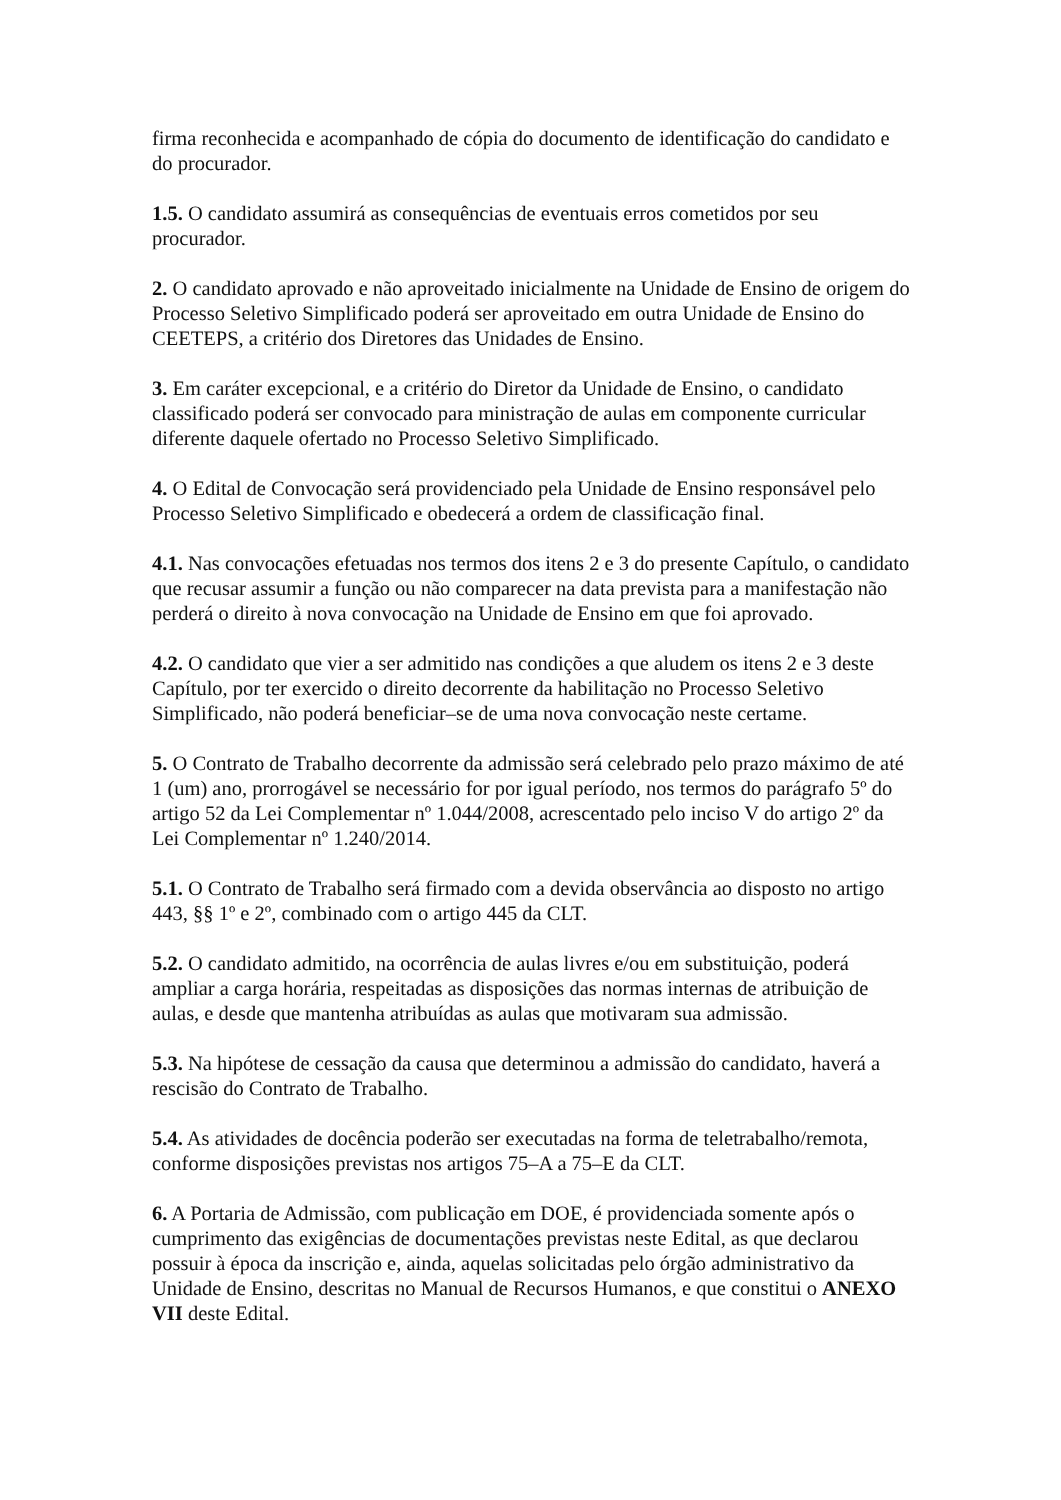firma reconhecida e acompanhado de cópia do documento de identificação do candidato e do procurador.
1.5. O candidato assumirá as consequências de eventuais erros cometidos por seu procurador.
2. O candidato aprovado e não aproveitado inicialmente na Unidade de Ensino de origem do Processo Seletivo Simplificado poderá ser aproveitado em outra Unidade de Ensino do CEETEPS, a critério dos Diretores das Unidades de Ensino.
3. Em caráter excepcional, e a critério do Diretor da Unidade de Ensino, o candidato classificado poderá ser convocado para ministração de aulas em componente curricular diferente daquele ofertado no Processo Seletivo Simplificado.
4. O Edital de Convocação será providenciado pela Unidade de Ensino responsável pelo Processo Seletivo Simplificado e obedecerá a ordem de classificação final.
4.1. Nas convocações efetuadas nos termos dos itens 2 e 3 do presente Capítulo, o candidato que recusar assumir a função ou não comparecer na data prevista para a manifestação não perderá o direito à nova convocação na Unidade de Ensino em que foi aprovado.
4.2. O candidato que vier a ser admitido nas condições a que aludem os itens 2 e 3 deste Capítulo, por ter exercido o direito decorrente da habilitação no Processo Seletivo Simplificado, não poderá beneficiar–se de uma nova convocação neste certame.
5. O Contrato de Trabalho decorrente da admissão será celebrado pelo prazo máximo de até 1 (um) ano, prorrogável se necessário for por igual período, nos termos do parágrafo 5º do artigo 52 da Lei Complementar nº 1.044/2008, acrescentado pelo inciso V do artigo 2º da Lei Complementar nº 1.240/2014.
5.1. O Contrato de Trabalho será firmado com a devida observância ao disposto no artigo 443, §§ 1º e 2º, combinado com o artigo 445 da CLT.
5.2. O candidato admitido, na ocorrência de aulas livres e/ou em substituição, poderá ampliar a carga horária, respeitadas as disposições das normas internas de atribuição de aulas, e desde que mantenha atribuídas as aulas que motivaram sua admissão.
5.3. Na hipótese de cessação da causa que determinou a admissão do candidato, haverá a rescisão do Contrato de Trabalho.
5.4. As atividades de docência poderão ser executadas na forma de teletrabalho/remota, conforme disposições previstas nos artigos 75–A a 75–E da CLT.
6. A Portaria de Admissão, com publicação em DOE, é providenciada somente após o cumprimento das exigências de documentações previstas neste Edital, as que declarou possuir à época da inscrição e, ainda, aquelas solicitadas pelo órgão administrativo da Unidade de Ensino, descritas no Manual de Recursos Humanos, e que constitui o ANEXO VII deste Edital.